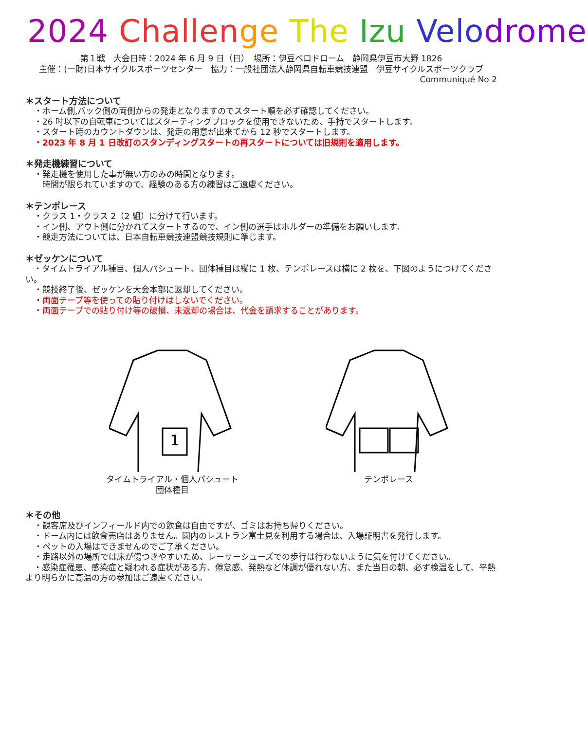2024 Challen ge The Izu Velo drome
第１戦　大会日時：2024 年 6 月 9 日（日）　場所：伊豆ベロドローム　静岡県伊豆市大野 1826
主催：(一財)日本サイクルスポーツセンター　協力：一般社団法人静岡県自転車競技連盟　伊豆サイクルスポーツクラブ
Communiqué No 2
＊スタート方法について
・ホーム側,バック側の両側からの発走となりますのでスタート順を必ず確認してください。
・26 吋以下の自転車についてはスターティングブロックを使用できないため、手持でスタートします。
・スタート時のカウントダウンは、発走の用意が出来てから 12 秒でスタートします。
・2023 年 8 月 1 日改訂のスタンディングスタートの再スタートについては旧規則を適用します。
＊発走機練習について
・発走機を使用した事が無い方のみの時間となります。
　時間が限られていますので、経験のある方の練習はご遠慮ください。
＊テンポレース
・クラス 1・クラス 2（2 組）に分けて行います。
・イン側、アウト側に分かれてスタートするので、イン側の選手はホルダーの準備をお願いします。
・競走方法については、日本自転車競技連盟競技規則に準じます。
＊ゼッケンについて
　・タイムトライアル種目、個人パシュート、団体種目は縦に 1 枚、テンポレースは横に 2 枚を、下図のようにつけてください。
・競技終了後、ゼッケンを大会本部に返却してください。
・両面テープ等を使っての貼り付けはしないでください。
・両面テープでの貼り付け等の破損、未返却の場合は、代金を請求することがあります。
1
タイムトライアル・個人パシュート
団体種目
テンポレース
＊その他
・観客席及びインフィールド内での飲食は自由ですが、ゴミはお持ち帰りください。
・ドーム内には飲食売店はありません。園内のレストラン富士見を利用する場合は、入場証明書を発行します。
・ペットの入場はできませんのでご了承ください。
・走路以外の場所では床が傷つきやすいため、レーサーシューズでの歩行は行わないように気を付けてください。
　・感染症罹患、感染症と疑われる症状がある方、倦怠感、発熱など体調が優れない方、また当日の朝、必ず検温をして、平熱より明らかに高温の方の参加はご遠慮ください。